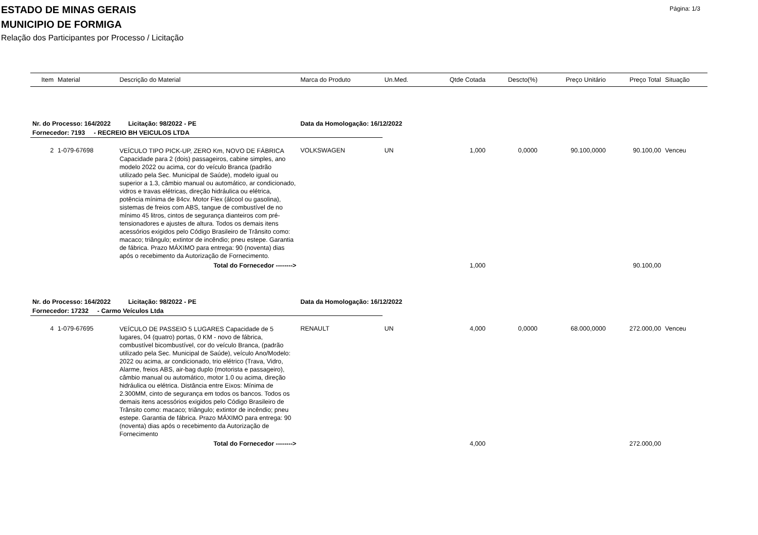ESTADO DE MINAS GERAIS
MUNICIPIO DE FORMIGA
Relação dos Participantes por Processo / Licitação
Página: 1/3
| Item | Material | Descrição do Material | Marca do Produto | Un.Med. | Qtde Cotada | Descto(%) | Preço Unitário | Preço Total | Situação |
| --- | --- | --- | --- | --- | --- | --- | --- | --- | --- |
| Nr. do Processo: 164/2022 Licitação: 98/2022 - PE | | | Data da Homologação: 16/12/2022 | | | | | | |
| Fornecedor: 7193 - RECREIO BH VEICULOS LTDA | | | | | | | | | |
| 2 | 1-079-67698 | VEÍCULO TIPO PICK-UP, ZERO Km, NOVO DE FÁBRICA Capacidade para 2 (dois) passageiros, cabine simples, ano modelo 2022 ou acima, cor do veículo Branca (padrão utilizado pela Sec. Municipal de Saúde), modelo igual ou superior a 1.3, câmbio manual ou automático, ar condicionado, vidros e travas elétricas, direção hidráulica ou elétrica, potência mínima de 84cv. Motor Flex (álcool ou gasolina), sistemas de freios com ABS, tangue de combustível de no mínimo 45 litros, cintos de segurança dianteiros com pré-tensionadores e ajustes de altura. Todos os demais itens acessórios exigidos pelo Código Brasileiro de Trânsito como: macaco; triângulo; extintor de incêndio; pneu estepe. Garantia de fábrica. Prazo MÁXIMO para entrega: 90 (noventa) dias após o recebimento da Autorização de Fornecimento. | VOLKSWAGEN | UN | 1,000 | 0,0000 | 90.100,0000 | 90.100,00 | Venceu |
| Total do Fornecedor --------> | | | | | 1,000 | | | 90.100,00 | |
| Nr. do Processo: 164/2022 Licitação: 98/2022 - PE | | | Data da Homologação: 16/12/2022 | | | | | | |
| Fornecedor: 17232 - Carmo Veículos Ltda | | | | | | | | | |
| 4 | 1-079-67695 | VEÍCULO DE PASSEIO 5 LUGARES Capacidade de 5 lugares, 04 (quatro) portas, 0 KM - novo de fábrica, combustível bicombustível, cor do veículo Branca, (padrão utilizado pela Sec. Municipal de Saúde), veículo Ano/Modelo: 2022 ou acima, ar condicionado, trio elétrico (Trava, Vidro, Alarme, freios ABS, air-bag duplo (motorista e passageiro), câmbio manual ou automático, motor 1.0 ou acima, direção hidráulica ou elétrica. Distância entre Eixos: Mínima de 2.300MM, cinto de segurança em todos os bancos. Todos os demais itens acessórios exigidos pelo Código Brasileiro de Trânsito como: macaco; triângulo; extintor de incêndio; pneu estepe. Garantia de fábrica. Prazo MÁXIMO para entrega: 90 (noventa) dias após o recebimento da Autorização de Fornecimento | RENAULT | UN | 4,000 | 0,0000 | 68.000,0000 | 272.000,00 | Venceu |
| Total do Fornecedor --------> | | | | | 4,000 | | | 272.000,00 | |